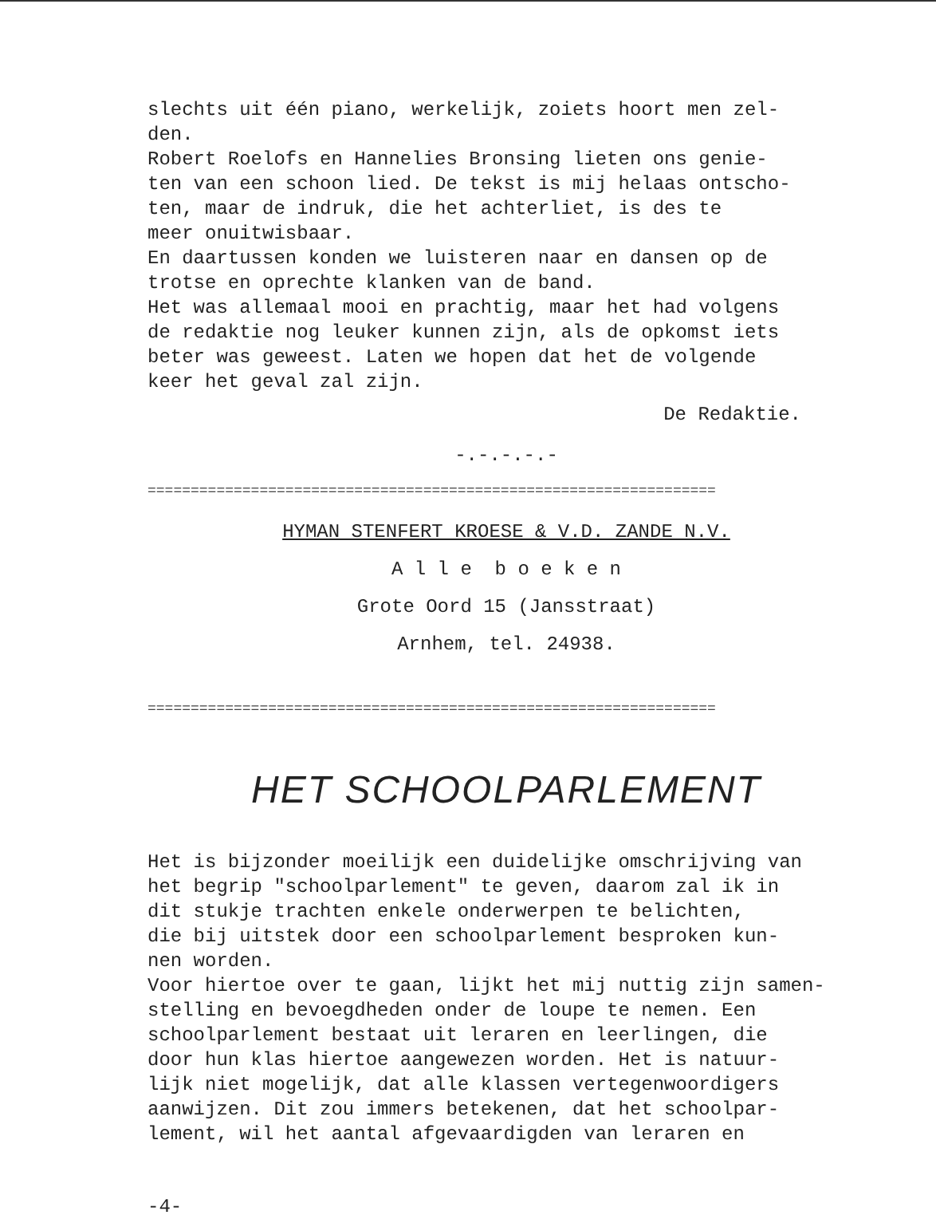slechts uit één piano, werkelijk, zoiets hoort men zel-
den.
Robert Roelofs en Hannelies Bronsing lieten ons genie-
ten van een schoon lied. De tekst is mij helaas ontscho-
ten, maar de indruk, die het achterliet, is des te
meer onuitwisbaar.
En daartussen konden we luisteren naar en dansen op de
trotse en oprechte klanken van de band.
Het was allemaal mooi en prachtig, maar het had volgens
de redaktie nog leuker kunnen zijn, als de opkomst iets
beter was geweest. Laten we hopen dat het de volgende
keer het geval zal zijn.
De Redaktie.
-.-.-.-.-
==================================================================
HYMAN STENFERT KROESE & V.D. ZANDE N.V.
A l l e b o e k e n
Grote Oord 15 (Jansstraat)
Arnhem, tel. 24938.
==================================================================
HET SCHOOLPARLEMENT
Het is bijzonder moeilijk een duidelijke omschrijving van
het begrip "schoolparlement" te geven, daarom zal ik in
dit stukje trachten enkele onderwerpen te belichten,
die bij uitstek door een schoolparlement besproken kun-
nen worden.
Voor hiertoe over te gaan, lijkt het mij nuttig zijn samen-
stelling en bevoegdheden onder de loupe te nemen. Een
schoolparlement bestaat uit leraren en leerlingen, die
door hun klas hiertoe aangewezen worden. Het is natuur-
lijk niet mogelijk, dat alle klassen vertegenwoordigers
aanwijzen. Dit zou immers betekenen, dat het schoolpar-
lement, wil het aantal afgevaardigden van leraren en
-4-